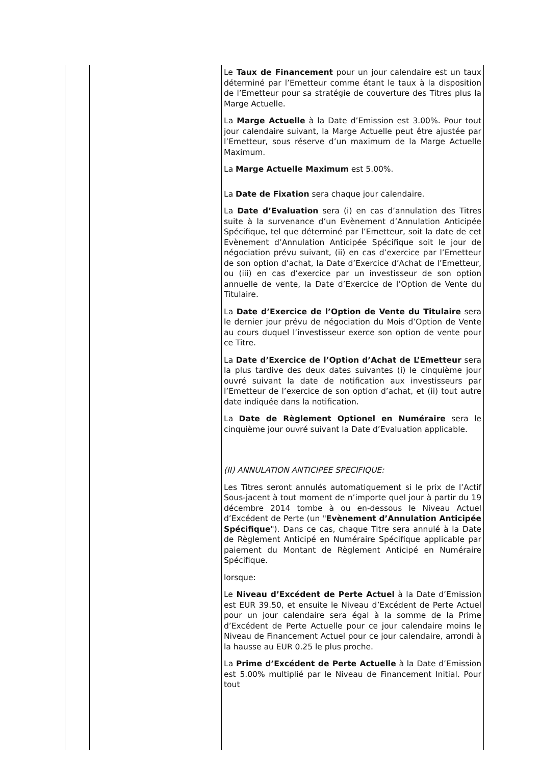| | | Le Taux de Financement pour un jour calendaire est un taux déterminé par l’Emetteur comme étant le taux à la disposition de l’Emetteur pour sa stratégie de couverture des Titres plus la Marge Actuelle. La Marge Actuelle à la Date d’Emission est 3.00%. Pour tout jour calendaire suivant, la Marge Actuelle peut être ajustée par l’Emetteur, sous réserve d’un maximum de la Marge Actuelle Maximum. La Marge Actuelle Maximum est 5.00%. La Date de Fixation sera chaque jour calendaire. La Date d’Evaluation sera (i) en cas d’annulation des Titres suite à la survenance d’un Evènement d’Annulation Anticipée Spécifique, tel que déterminé par l’Emetteur, soit la date de cet Evènement d’Annulation Anticipée Spécifique soit le jour de négociation prévu suivant, (ii) en cas d’exercice par l’Emetteur de son option d’achat, la Date d’Exercice d’Achat de l’Emetteur, ou (iii) en cas d’exercice par un investisseur de son option annuelle de vente, la Date d’Exercice de l’Option de Vente du Titulaire. La Date d’Exercice de l’Option de Vente du Titulaire sera le dernier jour prévu de négociation du Mois d’Option de Vente au cours duquel l’investisseur exerce son option de vente pour ce Titre. La Date d’Exercice de l’Option d’Achat de L’Emetteur sera la plus tardive des deux dates suivantes (i) le cinquième jour ouvré suivant la date de notification aux investisseurs par l’Emetteur de l’exercice de son option d’achat, et (ii) tout autre date indiquée dans la notification. La Date de Règlement Optionel en Numéraire sera le cinquième jour ouvré suivant la Date d’Evaluation applicable. (II) ANNULATION ANTICIPEE SPECIFIQUE: Les Titres seront annulés automatiquement si le prix de l’Actif Sous-jacent à tout moment de n’importe quel jour à partir du 19 décembre 2014 tombe à ou en-dessous le Niveau Actuel d’Excédent de Perte (un " Evènement d’Annulation Anticipée Spécifique "). Dans ce cas, chaque Titre sera annulé à la Date de Règlement Anticipé en Numéraire Spécifique applicable par paiement du Montant de Règlement Anticipé en Numéraire Spécifique. lorsque: Le Niveau d’Excédent de Perte Actuel à la Date d’Emission est EUR 39.50, et ensuite le Niveau d’Excédent de Perte Actuel pour un jour calendaire sera égal à la somme de la Prime d’Excédent de Perte Actuelle pour ce jour calendaire moins le Niveau de Financement Actuel pour ce jour calendaire, arrondi à la hausse au EUR 0.25 le plus proche. La Prime d’Excédent de Perte Actuelle à la Date d’Emission est 5.00% multiplié par le Niveau de Financement Initial. Pour tout |